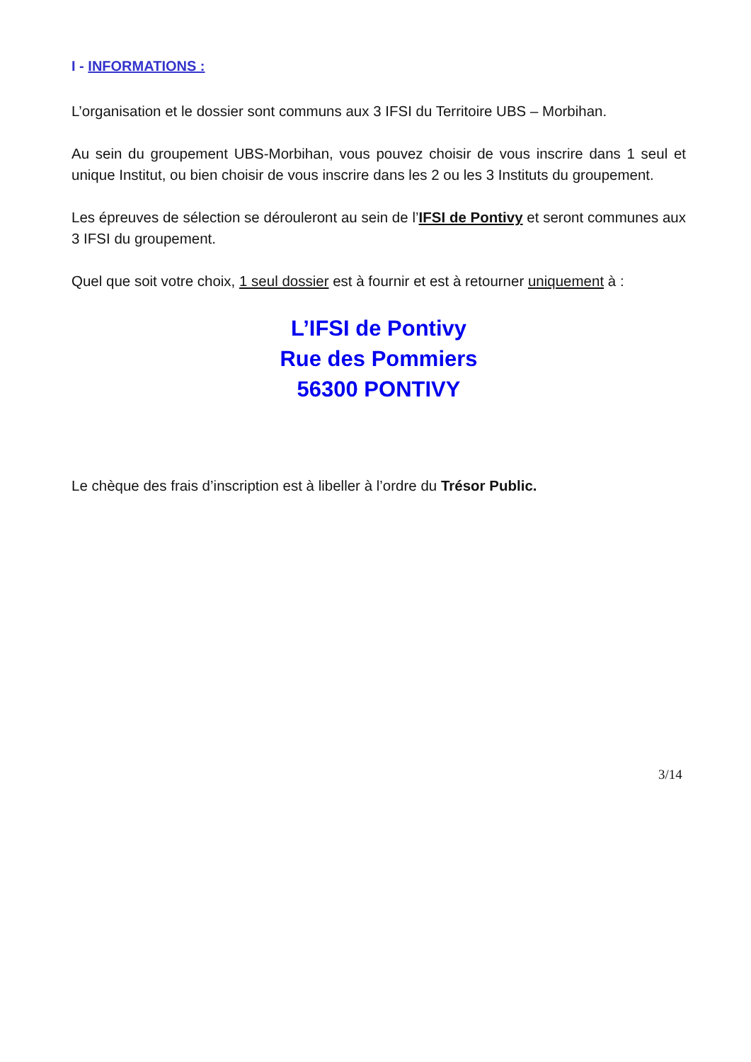I - INFORMATIONS :
L’organisation et le dossier sont communs aux 3 IFSI du Territoire UBS – Morbihan.
Au sein du groupement UBS-Morbihan, vous pouvez choisir de vous inscrire dans 1 seul et unique Institut, ou bien choisir de vous inscrire dans les 2 ou les 3 Instituts du groupement.
Les épreuves de sélection se dérouleront au sein de l’IFSI de Pontivy et seront communes aux 3 IFSI du groupement.
Quel que soit votre choix, 1 seul dossier est à fournir et est à retourner uniquement à :
L’IFSI de Pontivy
Rue des Pommiers
56300 PONTIVY
Le chèque des frais d’inscription est à libeller à l’ordre du Trésor Public.
3/14